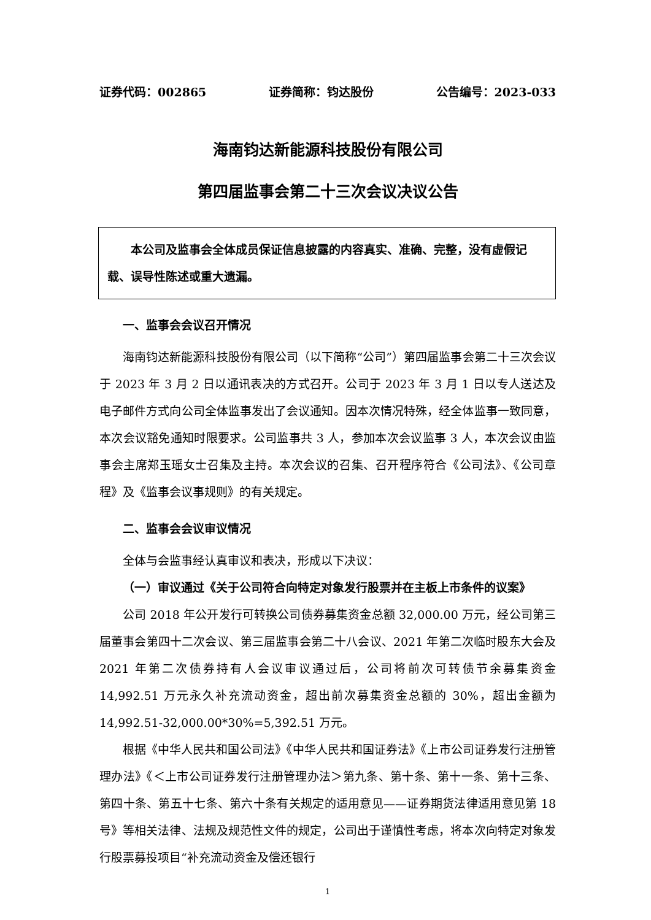证券代码：002865 证券简称：钧达股份 公告编号：2023-033
海南钧达新能源科技股份有限公司
第四届监事会第二十三次会议决议公告
本公司及监事会全体成员保证信息披露的内容真实、准确、完整，没有虚假记载、误导性陈述或重大遗漏。
一、监事会会议召开情况
海南钧达新能源科技股份有限公司（以下简称“公司”）第四届监事会第二十三次会议于 2023 年 3 月 2 日以通讯表决的方式召开。公司于 2023 年 3 月 1 日以专人送达及电子邮件方式向公司全体监事发出了会议通知。因本次情况特殊，经全体监事一致同意，本次会议豁免通知时限要求。公司监事共 3 人，参加本次会议监事 3 人，本次会议由监事会主席郑玉瑶女士召集及主持。本次会议的召集、召开程序符合《公司法》、《公司章程》及《监事会议事规则》的有关规定。
二、监事会会议审议情况
全体与会监事经认真审议和表决，形成以下决议：
（一）审议通过《关于公司符合向特定对象发行股票并在主板上市条件的议案》
公司 2018 年公开发行可转换公司债券募集资金总额 32,000.00 万元，经公司第三届董事会第四十二次会议、第三届监事会第二十八会议、2021 年第二次临时股东大会及 2021 年第二次债券持有人会议审议通过后，公司将前次可转债节余募集资金 14,992.51 万元永久补充流动资金，超出前次募集资金总额的 30%，超出金额为 14,992.51-32,000.00*30%=5,392.51 万元。
根据《中华人民共和国公司法》《中华人民共和国证券法》《上市公司证券发行注册管理办法》《＜上市公司证券发行注册管理办法＞第九条、第十条、第十一条、第十三条、第四十条、第五十七条、第六十条有关规定的适用意见——证券期货法律适用意见第 18 号》等相关法律、法规及规范性文件的规定，公司出于谨慎性考虑，将本次向特定对象发行股票募投项目“补充流动资金及偿还银行
1